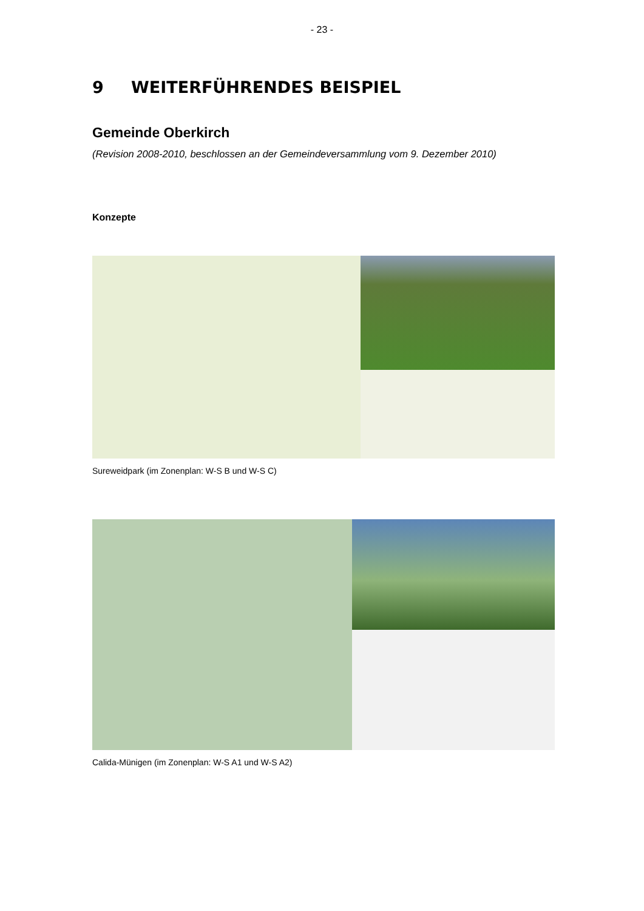- 23 -
9 WEITERFÜHRENDES BEISPIEL
Gemeinde Oberkirch
(Revision 2008-2010, beschlossen an der Gemeindeversammlung vom 9. Dezember 2010)
Konzepte
Sureweidpark (im Zonenplan: W-S B und W-S C)
Calida-Münigen (im Zonenplan: W-S A1 und W-S A2)